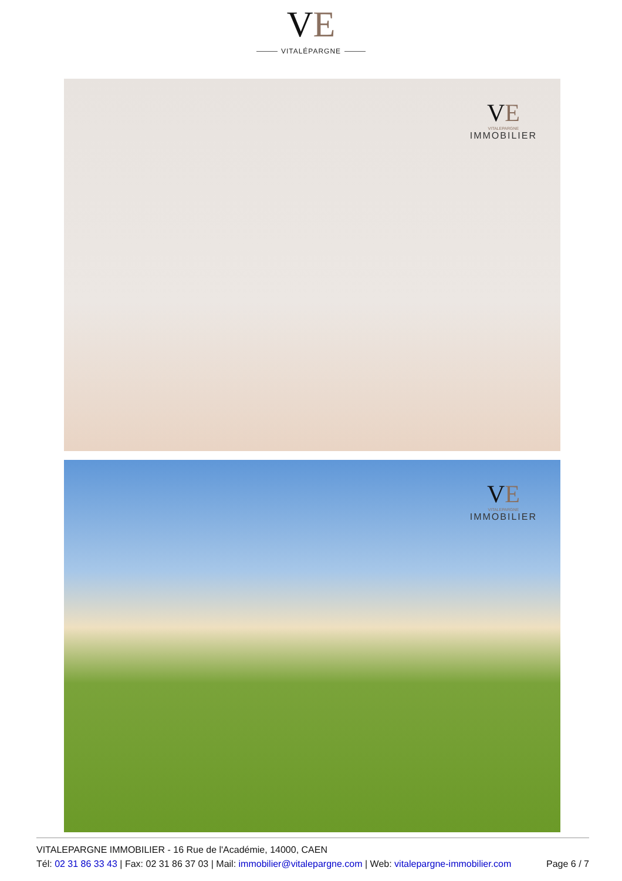VE
VITALÉPARGNE
VE
VITALEPARGNE
IMMOBILIER
VE
VITALEPARGNE
IMMOBILIER
VITALEPARGNE IMMOBILIER - 16 Rue de l'Académie, 14000, CAEN
Page 6 / 7 Tél: 02 31 86 33 43 | Fax: 02 31 86 37 03 | Mail: immobilier@vitalepargne.com | Web: vitalepargne-immobilier.com